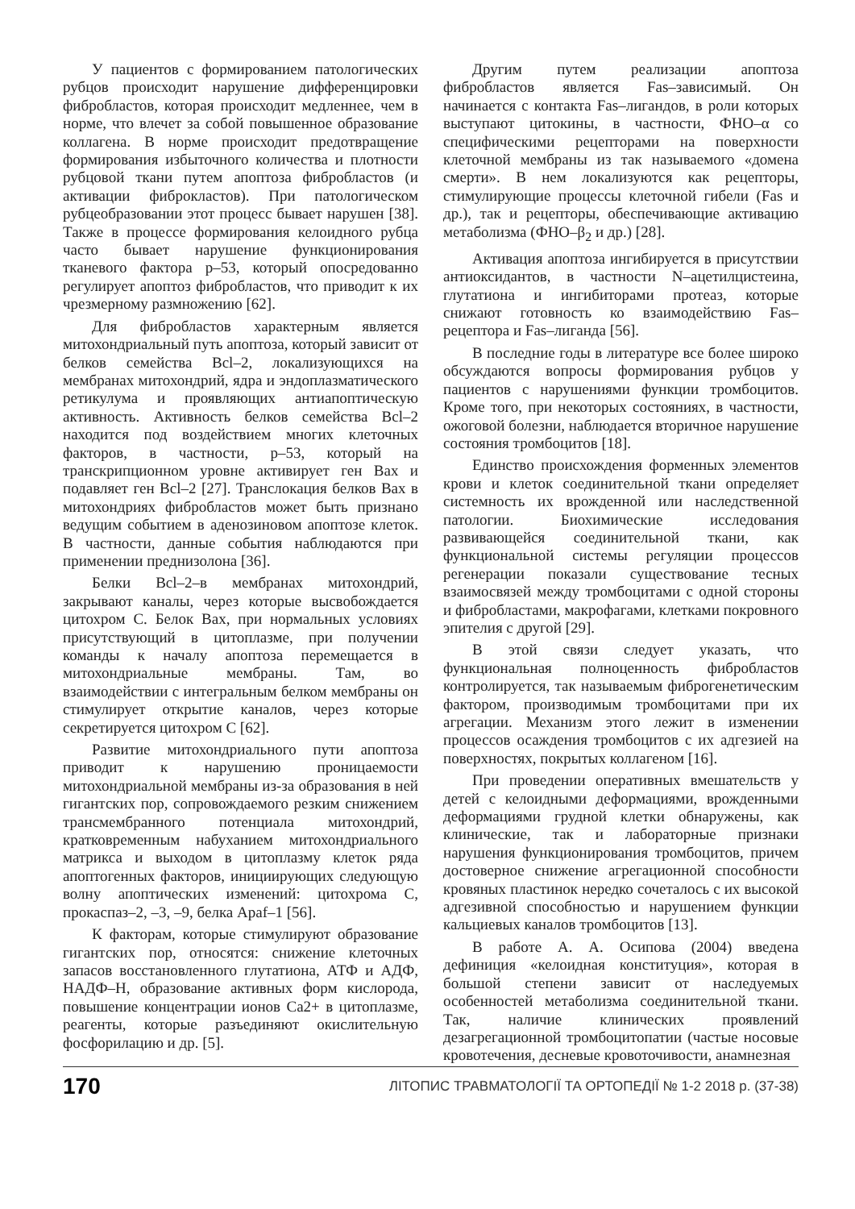У пациентов с формированием патологических рубцов происходит нарушение дифференцировки фибробластов, которая происходит медленнее, чем в норме, что влечет за собой повышенное образование коллагена. В норме происходит предотвращение формирования избыточного количества и плотности рубцовой ткани путем апоптоза фибробластов (и активации фиброкластов). При патологическом рубцеобразовании этот процесс бывает нарушен [38]. Также в процессе формирования келоидного рубца часто бывает нарушение функционирования тканевого фактора р–53, который опосредованно регулирует апоптоз фибробластов, что приводит к их чрезмерному размножению [62].
Для фибробластов характерным является митохондриальный путь апоптоза, который зависит от белков семейства Bcl–2, локализующихся на мембранах митохондрий, ядра и эндоплазматического ретикулума и проявляющих антиапоптическую активность. Активность белков семейства Bcl–2 находится под воздействием многих клеточных факторов, в частности, р–53, который на транскрипционном уровне активирует ген Вах и подавляет ген Bcl–2 [27]. Транслокация белков Вах в митохондриях фибробластов может быть признано ведущим событием в аденозиновом апоптозе клеток. В частности, данные события наблюдаются при применении преднизолона [36].
Белки Bcl–2–в мембранах митохондрий, закрывают каналы, через которые высвобождается цитохром С. Белок Вах, при нормальных условиях присутствующий в цитоплазме, при получении команды к началу апоптоза перемещается в митохондриальные мембраны. Там, во взаимодействии с интегральным белком мембраны он стимулирует открытие каналов, через которые секретируется цитохром С [62].
Развитие митохондриального пути апоптоза приводит к нарушению проницаемости митохондриальной мембраны из-за образования в ней гигантских пор, сопровождаемого резким снижением трансмембранного потенциала митохондрий, кратковременным набуханием митохондриального матрикса и выходом в цитоплазму клеток ряда апоптогенных факторов, инициирующих следующую волну апоптических изменений: цитохрома С, прокаспаз–2, –3, –9, белка Apaf–1 [56].
К факторам, которые стимулируют образование гигантских пор, относятся: снижение клеточных запасов восстановленного глутатиона, АТФ и АДФ, НАДФ–Н, образование активных форм кислорода, повышение концентрации ионов Са2+ в цитоплазме, реагенты, которые разъединяют окислительную фосфорилацию и др. [5].
Другим путем реализации апоптоза фибробластов является Fas–зависимый. Он начинается с контакта Fas–лигандов, в роли которых выступают цитокины, в частности, ФНО–α со специфическими рецепторами на поверхности клеточной мембраны из так называемого «домена смерти». В нем локализуются как рецепторы, стимулирующие процессы клеточной гибели (Fas и др.), так и рецепторы, обеспечивающие активацию метаболизма (ФНО–β<sub>2</sub> и др.) [28].
Активация апоптоза ингибируется в присутствии антиоксидантов, в частности N–ацетилцистеина, глутатиона и ингибиторами протеаз, которые снижают готовность ко взаимодействию Fas–рецептора и Fas–лиганда [56].
В последние годы в литературе все более широко обсуждаются вопросы формирования рубцов у пациентов с нарушениями функции тромбоцитов. Кроме того, при некоторых состояниях, в частности, ожоговой болезни, наблюдается вторичное нарушение состояния тромбоцитов [18].
Единство происхождения форменных элементов крови и клеток соединительной ткани определяет системность их врожденной или наследственной патологии. Биохимические исследования развивающейся соединительной ткани, как функциональной системы регуляции процессов регенерации показали существование тесных взаимосвязей между тромбоцитами с одной стороны и фибробластами, макрофагами, клетками покровного эпителия с другой [29].
В этой связи следует указать, что функциональная полноценность фибробластов контролируется, так называемым фиброгенетическим фактором, производимым тромбоцитами при их агрегации. Механизм этого лежит в изменении процессов осаждения тромбоцитов с их адгезией на поверхностях, покрытых коллагеном [16].
При проведении оперативных вмешательств у детей с келоидными деформациями, врожденными деформациями грудной клетки обнаружены, как клинические, так и лабораторные признаки нарушения функционирования тромбоцитов, причем достоверное снижение агрегационной способности кровяных пластинок нередко сочеталось с их высокой адгезивной способностью и нарушением функции кальциевых каналов тромбоцитов [13].
В работе А. А. Осипова (2004) введена дефиниция «келоидная конституция», которая в большой степени зависит от наследуемых особенностей метаболизма соединительной ткани. Так, наличие клинических проявлений дезагрегационной тромбоцитопатии (частые носовые кровотечения, десневые кровоточивости, анамнезная
170 ЛІТОПИС ТРАВМАТОЛОГІЇ ТА ОРТОПЕДІЇ № 1-2 2018 р. (37-38)